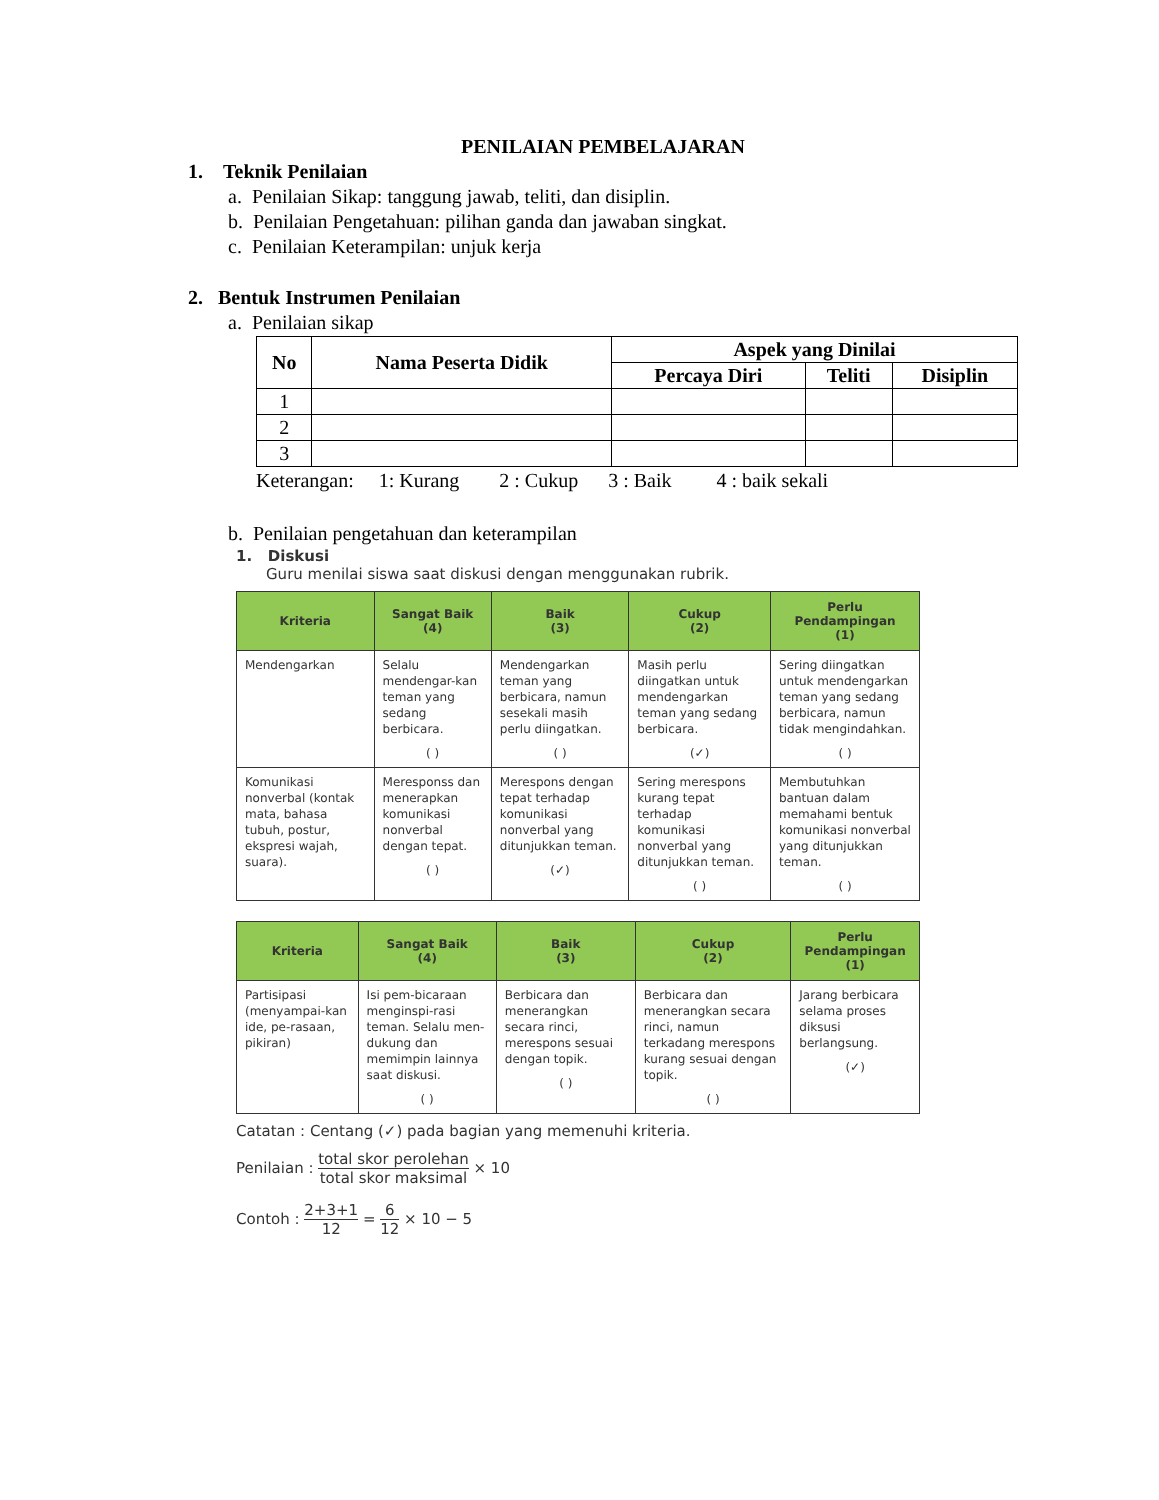PENILAIAN PEMBELAJARAN
1. Teknik Penilaian
a. Penilaian Sikap: tanggung jawab, teliti, dan disiplin.
b. Penilaian Pengetahuan: pilihan ganda dan jawaban singkat.
c. Penilaian Keterampilan: unjuk kerja
2. Bentuk Instrumen Penilaian
a. Penilaian sikap
| No | Nama Peserta Didik | Aspek yang Dinilai | | |
| --- | --- | --- | --- | --- |
| | | Percaya Diri | Teliti | Disiplin |
| 1 | | | | |
| 2 | | | | |
| 3 | | | | |
Keterangan: 1: Kurang 2 : Cukup 3 : Baik 4 : baik sekali
b. Penilaian pengetahuan dan keterampilan
1. Diskusi
Guru menilai siswa saat diskusi dengan menggunakan rubrik.
| Kriteria | Sangat Baik (4) | Baik (3) | Cukup (2) | Perlu Pendampingan (1) |
| --- | --- | --- | --- | --- |
| Mendengarkan | Selalu mendengar-kan teman yang sedang berbicara. ( ) | Mendengarkan teman yang berbicara, namun sesekali masih perlu diingatkan. ( ) | Masih perlu diingatkan untuk mendengarkan teman yang sedang berbicara. (✓) | Sering diingatkan untuk mendengarkan teman yang sedang berbicara, namun tidak mengindahkan. ( ) |
| Komunikasi nonverbal (kontak mata, bahasa tubuh, postur, ekspresi wajah, suara). | Meresponss dan menerapkan komunikasi nonverbal dengan tepat. ( ) | Merespons dengan tepat terhadap komunikasi nonverbal yang ditunjukkan teman. (✓) | Sering merespons kurang tepat terhadap komunikasi nonverbal yang ditunjukkan teman. ( ) | Membutuhkan bantuan dalam memahami bentuk komunikasi nonverbal yang ditunjukkan teman. ( ) |
| Kriteria | Sangat Baik (4) | Baik (3) | Cukup (2) | Perlu Pendampingan (1) |
| --- | --- | --- | --- | --- |
| Partisipasi (menyampai-kan ide, pe-rasaan, pikiran) | Isi pem-bicaraan menginspi-rasi teman. Selalu men-dukung dan memimpin lainnya saat diskusi. ( ) | Berbicara dan menerangkan secara rinci, merespons sesuai dengan topik. ( ) | Berbicara dan menerangkan secara rinci, namun terkadang merespons kurang sesuai dengan topik. ( ) | Jarang berbicara selama proses diksusi berlangsung. (✓) |
Catatan : Centang (✓) pada bagian yang memenuhi kriteria.
Penilaian : total skor perolehan total skor maksimal × 10
Contoh : 2+3+1 12 = 6 12 × 10 − 5